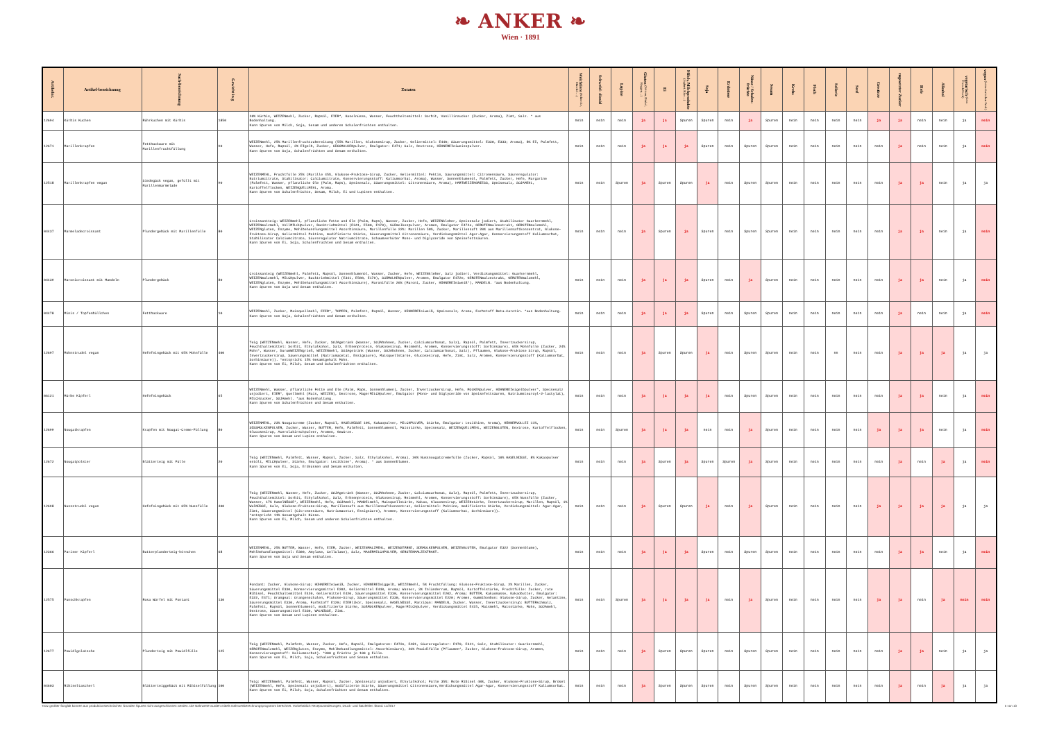❧ ANKER ❧
Wien · 1891
| Artikelnr. | Artikel-bezeichnung | Sach-bezeichnung | Gewicht in g | Zutaten | Weichtiere (Schnecke, Muschel…) | Schwefel- dioxid | Lupine | Gluten (Weizen, Dinkel, Roggen…) | Ei | Milch, Milchprodukte (Joghurt, Käse…) | Soja | Erdnüsse | Nüsse / Schalen-früchte | Sesam | Krebs | Fisch | Sellerie | Senf | Gewürze | zugesetzter Zucker | Hefe | Alkohol | vegetarisch (kein Fleisch/Fisch) | vegan (keine tierischen Prod.) |
| --- | --- | --- | --- | --- | --- | --- | --- | --- | --- | --- | --- | --- | --- | --- | --- | --- | --- | --- | --- | --- | --- | --- | --- | --- |
| 12694 | Kürbis Kuchen | Rührkuchen mit Kürbis | 1850 | 20% Kürbis, WEIZENmehl, Zucker, Rapsöl, EIER*, Haselnüsse, Wasser, Feuchtheltemittel: Sorbit, Vanillinzucker (Zucker, Aroma), Zimt, Salz. * aus Bodenhaltung. Kann Spuren von Milch, Soja, Sesam und anderen Schalenfrüchten enthalten. | nein | nein | nein | ja | ja | Spuren | Spuren | nein | ja | Spuren | nein | nein | nein | nein | ja | ja | nein | nein | ja | nein |
| 12671 | Marillenkrapfen | Fettbackware mit Marillenfruchtfüllung | 90 | WEIZENmehl, 25% Marillenfruchtzubereitung (55% Marillen, Glukosesirup, Zucker, Geliermittel: E440; Säuerungsmittel: E330, E333; Aroma), 8% EI, Palmfett, Wasser, Hefe, Rapsöl, 2% EIgelb, Zucker, SÜSSMOLKENpulver, Emulgator: E471; Salz, Dextrose, HÜHNEREIeiweisspulver. Kann Spuren von Soja, Schalenfrüchten und Sesam enthalten. | nein | nein | nein | ja | ja | ja | Spuren | nein | Spuren | Spuren | nein | nein | nein | nein | nein | ja | nein | nein | ja | nein |
| 12518 | Marillenkrapfen vegan | Siedegäck vegan, gefüllt mit Marillenmarmelade | 90 | WEIZENMEHL, Fruchtfülle 25% (Marille 45%, Glukose-Fruktose-Sirup, Zucker, Geliermittel: Pektin, Säurungsmittel: Citronensäure, Säureregulator: Natriumcitrate, Stabilisator: Calciumcitrate, Konservierungsstoff: Kaliumsorbat, Aroma), Wasser, Sonnenblumenöl, Palmfett, Zucker, Hefe, Margarine (Palmfett, Wasser, pflanzliche Öle (Palm, Raps), Speisesalz, Säuerungsmittel: Citronensäure, Aroma), HARTWEIZENGRIESS, Speisesalz, SOJAMEHL, Kartoffelflocken, WEIZENQUELLMEHL, Aroma. Kann Spuren von Schalenfrüchte, Sesam, Milch, Ei und Lupinen enthalten. | nein | nein | Spuren | ja | Spuren | Spuren | ja | nein | Spuren | Spuren | nein | nein | nein | nein | nein | ja | ja | nein | ja | ja |
| 04437 | Marmeladecroissant | Plundergebäck mit Marillenfülle | 80 | Croissantteig: WEIZENmehl, pflanzliche Fette und Öle (Palm, Raps), Wasser, Zucker, Hefe, WEIZENkleber, Speisesalz jodiert, Stabilisator Guarkernmehl, WEIZENmalzmehl, VollMILCHpulver, Backtriebmittel (E341, E500, E170), Süßmolkenpulver, Aromen, Emulgator E472e, GERSTENmalzextrakt, GERSTENmalzmehl, WEIZENgluten, Enzyme, Mehlbehandlungsmittel Ascorbinsäure, Marillenfülle 22%: Marillen 50%, Zucker, Marillensaft 20% aus Marillensaftkonzentrat, Glukose-Fruktose-Sirup, Geliermittel Pektine, modifizierte Stärke, Säuerungsmittel Citronensäure, Verdickungsmittel Agar-Agar, Konservierungsstoff Kaliumsorbat, Stabilisator Calciumcitrate, Säureregulator Natriumcitrate, Schaumverhüter Mono- und Diglyceride von Speisefettsäuren. Kann Spuren von Ei, Soja, Schalenfrüchten und Sesam enthalten. | nein | nein | nein | ja | Spuren | ja | Spuren | nein | Spuren | Spuren | nein | nein | nein | nein | nein | ja | ja | nein | ja | nein |
| 04439 | Maronicroissant mit Mandeln | Plundergebäck | 80 | Croissanteig (WEIZENmehl, Palmfett, Rapsöl, Sonnenblumenöl, Wasser, Zucker, Hefe, WEIZENkleber, Salz jodiert, Verdickungsmittel: Guarkernmehl, WEIZENmalzmehl, MILCHpulver, Backtriebmittel (E341, E500, E170), SüßMOLKENpulver, Aromen, Emulgator E472e, GERSTENmalzextrakt, GERSTENmalzmehl, WEIZENgluten, Enzyme, Mehlbehandlungsmittel Ascorbinsäure), Maronifülle 26% (Maroni, Zucker, HÜHNEREIeiweiß*), MANDELN. *aus Bodenhaltung. Kann Spuren von Soja und Sesam enthalten. | nein | nein | nein | ja | ja | ja | Spuren | nein | ja | Spuren | nein | nein | nein | nein | nein | ja | ja | nein | ja | nein |
| 04478 | Minis / Topfenbällchen | Fettbackware | 10 | WEIZENmehl, Zucker, Maisquellmehl, EIER*, TOPFEN, Palmfett, Rapsöl, Wasser, HÜHNEREIeiweiß, Speisesalz, Aroma, Farbstoff Beta-Carotin. *aus Bodenhaltung. Kann Spuren von Soja, Schalenfrüchten und Sesam enthalten. | nein | nein | nein | ja | ja | ja | Spuren | nein | Spuren | Spuren | nein | nein | nein | nein | nein | ja | nein | nein | ja | nein |
| 12697 | Mohnstrudel vegan | Hefefeingebäck mit 65% Mohnfülle | 400 | Teig (WEIZENmehl, Wasser, Hefe, Zucker, SOJAgetränk (Wasser, SOJAbohnen, Zucker, Calciumcarbonat, Salz), Rapsöl, Palmfett, Invertzuckersirup, Feuchthaltemittel: Sorbit, Ethylalkohol, Salz, Erbsenprotein, Glukosesirup, Reismehl, Aromen, Konservierungsstoff: Sorbinsäure), 65% Mohnfülle (Zucker, 24% Mohn*, Wasser, DurumWEIZENgrieß, WEIZENmehl, SOJAgetränk (Wasser, SOJAbohnen, Zucker, Calciumcarbonat, Salz), Pflaumen, Glukose-Fruktose Sirup, Rapsöl, Invertzuckersirup, Säuerungsmittel (Natriumacetat, Essigsäure), Maisquellstärke, Glucosesirup, Hefe, Zimt, Salz, Aromen, Konservierungsstoff (Kaliumsorbat, Sorbinsäure)). *entspricht 15% Gesamtgehalt Mohn. Kann Spuren von Ei, Milch, Sesam und Schalenfrüchten enthalten. | nein | nein | nein | ja | Spuren | Spuren | ja | nein | Spuren | Spuren | nein | nein | nn | nein | nein | ja | ja | ja | ja | ja |
| 06121 | Mürbe Kipferl | Hefefeingebäck | 65 | WEIZENmehl, Wasser, pflanzliche Fette und Öle (Palm, Raps, Sonnenblumen), Zucker, Invertzuckersirup, Hefe, MOLKENpulver, HÜHNEREIeigelbpulver*, Speisesalz unjodiert, EIER*, Quellmehl (Mais, WEIZEN), Dextrose, MagerMILCHpulver, Emulgator (Mono- und Diglyceride von Speisefettsäuren, Natriumstearoyl-2-lactylat), MILCHzucker, SOJAmehl. *aus Bodenhaltung. Kann Spuren von Schalenfrüchten und Sesam enthalten. | nein | nein | nein | ja | ja | ja | ja | nein | Spuren | Spuren | nein | nein | nein | nein | nein | ja | ja | nein | ja | nein |
| 12699 | Nougatkrapfen | Krapfen mit Nougat-Creme-Füllung | 80 | WEIZENMEHL, 23% Nougatcreme (Zucker, Rapsöl, HASELNÜSSE 10%, Kakaopulver, MILCHPULVER, Stärke, Emulgator: Lecithine, Aroma), HÜHNERVOLLEI 11%, SÜSSMOLKENPULVER, Zucker, Wasser, BUTTER, Hefe, Palmfett, Sonnenblumenöl, Maisstärke, Speisesalz, WEIZENQUELLMEHL, WEIZENGLUTEN, Dextrose, Kartoffelflocken, Glucosesirup, Acerolakirschpulver, Aromen, Gewürze. Kann Spuren von Sesam und Lupine enthalten. | nein | nein | Spuren | ja | ja | ja | nein | nein | ja | Spuren | nein | nein | nein | nein | ja | ja | ja | nein | ja | nein |
| 12672 | Nougatpolster | Blätterteig mit Fülle | 20 | Teig (WEIZENmehl, Palmfett, Wasser, Rapsöl, Zucker, Salz, Ethylalkohol, Aroma), 20% Nussnougatcremefülle (Zucker, Rapsöl, 10% HASELNÜSSE, 8% Kakaopulver entölt, MILCHpulver, Stärke, Emulgator: Lecithine*, Aroma). * aus Sonnenblumen. Kann Spuren von Ei, Soja, Erdnüssen und Sesam enthalten. | nein | nein | nein | ja | Spuren | ja | Spuren | Spuren | ja | Spuren | nein | nein | nein | nein | nein | ja | nein | ja | ja | nein |
| 12698 | Nussstrudel vegan | Hefefeingebäck mit 65% Nussfülle | 400 | Teig (WEIZENmehl, Wasser, Hefe, Zucker, SOJAgetränk (Wasser, SOJAbohnen, Zucker, Calciumcarbonat, Salz), Rapsöl, Palmfett, Invertzuckersirup, Feuchthaltemittel: Sorbit, Ethylalkohol, Salz, Erbsenprotein, Glukosesirup, Reismehl, Aromen, Konservierungsstoff: Sorbinsäure), 65% Nussfülle (Zucker, Wasser, 17% HaselNÜSSE*, WEIZENmehl, Hefe, SOJAmehl, MANDELmehl, Maisquellstärke, Kakao, Glucosesirup, WEIZENstärke, Invertzuckersirup, Marillen, Rapsöl, 1% WalNÜSSE, Salz, Glukose-Fruktose-Sirup, Marillensaft aus Marillensaftkonzentrat, Geliermittel: Pektine, modifizierte Stärke, Verdickungsmittel: Agar-Agar, Zimt, Säuerungsmittel (Citronensäure, Natriumacetat, Essigsäure), Aromen, Konservierungsstoff (Kaliumsorbat, Sorbinsäure)). *entspricht 11% Gesamtgehalt Nüsse. Kann Spuren von Ei, Milch, Sesam und anderen Schalenfrüchten enthalten. | nein | nein | nein | ja | Spuren | Spuren | ja | nein | ja | Spuren | nein | nein | nein | nein | ja | ja | ja | ja | ja | ja |
| 12366 | Pariser Kipferl | Butterplunderteig-hörnchen | 68 | WEIZENMEHL, 25% BUTTER, Wasser, Hefe, EIER, Zucker, WEIZENMALZMEHL, WEIZENSTÄRKE, SÜßMOLKENPULVER, WEIZENGLUTEN, Emulgator E322 (Sonnenblume), Mehlbehandlungsmittel: E300, Amylase, Cellulase), Salz, MAGERMILCHPULVER, GERSTENMALZEXTRAKT. Kann Spuren von Soja und Sesam enthalten. | nein | nein | nein | ja | ja | ja | Spuren | nein | Spuren | Spuren | nein | nein | nein | nein | nein | ja | ja | nein | ja | nein |
| 12575 | Punschkrapfen | Rosa Würfel mit Fontant | 130 | Fondant: Zucker, Glukose-Sirup; HÜHNEREIeiweiß, Zucker, HÜHNEREIeiggelb, WEIZENmehl, 5% Fruchtfüllung: Glukose-Fruktose-Sirup, 2% Marillen, Zucker, Säuerungsmittel E330, Konservierungsmittel E202, Geliermittel E440, Aroma; Wasser, 3% Inländerrum, Rapsöl, Kartoffelstärke, Fruchtfülle: Zucker, rote Ribisel, Feuchthaltemittel E420, Geliermittel E420, Säuerungsmittel E330, Konservierungsmittel E202, Aroma; BUTTER, Kakaomasse, Kakaobutter, Emulgator: E322, E471; Orangeat: Orangenschalen, Flukose-Sirup, Säuerungsmittel E330, Konservierungsmittel E220; Aromen, Gummibonbon: Glukose-Sirup, Zucker, Gelantine, Säurerungsmittel E330, Aroma, Farbstoff E120; EIERlikör, Speisesalz, HASELNÜSSE, Marzipan: MANDELN, Zucker, Wasser, Invertzuckersirup; BUTTERschmalz, Palmfett, Rapsöl, Sonnenblumenöl, modifizierte Stärke, SüßMOLKENpulver, MagerMILCHpulver, Verdickungsmittel E415, Maismehl, Maisstärke, Mohn, SOJAmehl, Dextrose, Säuerungsmittel E330, WALNÜSSE, Zimt. Kann Spuren von Sesam und Lupinen enthalten. | nein | nein | Spuren | ja | ja | ja | ja | nein | ja | Spuren | nein | nein | nein | nein | ja | ja | nein | ja | nein | nein |
| 12677 | Powidlgolatsche | Plunderteig mit Powidlfülle | 125 | Teig (WEIZENmehl, Palmfett, Wasser, Zucker, Hefe, Rapsöl, Emulgatoren: E472e, E481, Säureregulator: E170, E341, Salz, Stabilisator: Guarkernmehl, GERSTENmalzmehl, WEIZENgluten, Enzyme, Mehlbehandlungsmittel: Ascorbinsäure), 26% Powidlfülle (Pflaumen*, Zucker, Glukose-Fruktose-Sirup, Aromen, Konservierungsstoff: Kaliumsorbat). *300 g Früchte je 100 g Fülle. Kann Spuren von Ei, Milch, Soja, Schalenfrüchten und Sesam enthalten. | nein | nein | nein | ja | Spuren | Spuren | Spuren | nein | Spuren | Spuren | nein | nein | nein | nein | nein | ja | ja | nein | ja | ja |
| 04603 | Ribiseltascherl | Blätterteiggebäck mit Ribiselfüllung | 100 | Teig: WEIZENmehl, Palmfett, Wasser, Rapsöl, Zucker, Speisesalz unjodiert, Ethylalkohol; Fülle 35%: Rote Ribisel 40%, Zucker, Glukose-Fruktose-Sirup, Brösel (WEIZENmehl, Hefe, Speisesalz unjodiert), modifizierte Stärke, Säuerungsmittel Citronensäure,Verdickungsmittel Agar-Agar, Konservierungsstoff Kaliumsorbat. Kann Spuren von Ei, Milch, Soja, Schalenfrüchten und Sesam enthalten. | nein | nein | nein | ja | Spuren | Spuren | Spuren | nein | Spuren | Spuren | nein | nein | nein | nein | nein | ja | nein | ja | ja | ja |
Trotz größter Sorgfalt können aus produktionstechnischen Gründen Spuren nicht ausgeschlossen werden. Die Nährwerte wurden mittels Nährwertberechnungsprogramm berechnet. Vorbehaltlich Rezepturänderungen, Druck- und Satzfehler. Stand: 11/2017 5 von 10